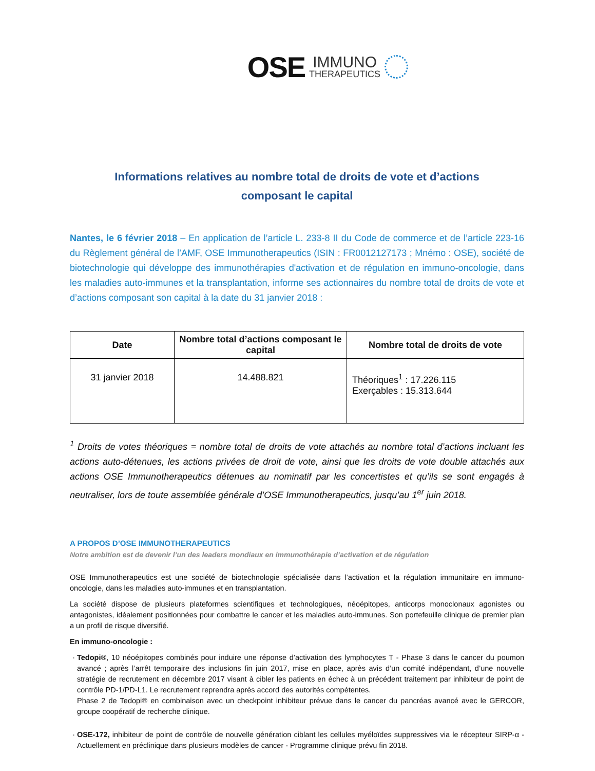OSE IMMUNO
THERAPEUTICS
Informations relatives au nombre total de droits de vote et d’actions
composant le capital
Nantes, le 6 février 2018 – En application de l’article L. 233-8 II du Code de commerce et de l’article 223-16 du Règlement général de l’AMF, OSE Immunotherapeutics (ISIN : FR0012127173 ; Mnémo : OSE), société de biotechnologie qui développe des immunothérapies d'activation et de régulation en immuno-oncologie, dans les maladies auto-immunes et la transplantation, informe ses actionnaires du nombre total de droits de vote et d’actions composant son capital à la date du 31 janvier 2018 :
| Date | Nombre total d’actions composant le capital | Nombre total de droits de vote |
| --- | --- | --- |
| 31 janvier 2018 | 14.488.821 | Théoriques<sup>1</sup> : 17.226.115 Exerçables : 15.313.644 |
<sup>1</sup> Droits de votes théoriques = nombre total de droits de vote attachés au nombre total d’actions incluant les actions auto-détenues, les actions privées de droit de vote, ainsi que les droits de vote double attachés aux actions OSE Immunotherapeutics détenues au nominatif par les concertistes et qu’ils se sont engagés à neutraliser, lors de toute assemblée générale d’OSE Immunotherapeutics, jusqu’au 1<sup>er</sup> juin 2018.
A PROPOS D’OSE IMMUNOTHERAPEUTICS
Notre ambition est de devenir l’un des leaders mondiaux en immunothérapie d’activation et de régulation
OSE Immunotherapeutics est une société de biotechnologie spécialisée dans l’activation et la régulation immunitaire en immuno-oncologie, dans les maladies auto-immunes et en transplantation.
La société dispose de plusieurs plateformes scientifiques et technologiques, néoépitopes, anticorps monoclonaux agonistes ou antagonistes, idéalement positionnées pour combattre le cancer et les maladies auto-immunes. Son portefeuille clinique de premier plan a un profil de risque diversifié.
En immuno-oncologie :
Tedopi®, 10 néoépitopes combinés pour induire une réponse d’activation des lymphocytes T - Phase 3 dans le cancer du poumon avancé ; après l’arrêt temporaire des inclusions fin juin 2017, mise en place, après avis d’un comité indépendant, d’une nouvelle stratégie de recrutement en décembre 2017 visant à cibler les patients en échec à un précédent traitement par inhibiteur de point de contrôle PD-1/PD-L1. Le recrutement reprendra après accord des autorités compétentes.
Phase 2 de Tedopi® en combinaison avec un checkpoint inhibiteur prévue dans le cancer du pancréas avancé avec le GERCOR, groupe coopératif de recherche clinique.
OSE-172, inhibiteur de point de contrôle de nouvelle génération ciblant les cellules myéloïdes suppressives via le récepteur SIRP-α - Actuellement en préclinique dans plusieurs modèles de cancer - Programme clinique prévu fin 2018.